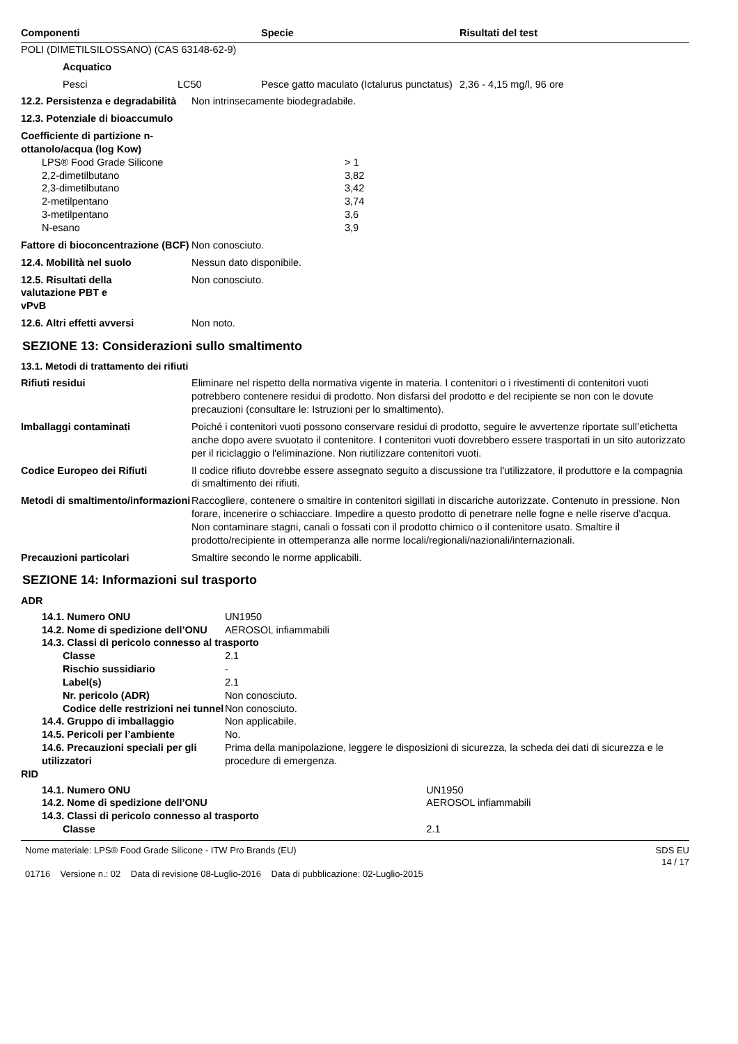| Componenti | Specie | Risultati del test |
| --- | --- | --- |
POLI (DIMETILSILOSSANO) (CAS 63148-62-9)
Acquatico
| | Pesci | LC50 | Pesce gatto maculato (Ictalurus punctatus) | 2,36 - 4,15 mg/l, 96 ore |
12.2. Persistenza e degradabilità
Non intrinsecamente biodegradabile.
12.3. Potenziale di bioaccumulo
Coefficiente di partizione n-ottanolo/acqua (log Kow)
| LPS® Food Grade Silicone | > 1 |
| 2,2-dimetilbutano | 3,82 |
| 2,3-dimetilbutano | 3,42 |
| 2-metilpentano | 3,74 |
| 3-metilpentano | 3,6 |
| N-esano | 3,9 |
Fattore di bioconcentrazione (BCF)
Non conosciuto.
12.4. Mobilità nel suolo Nessun dato disponibile.
12.5. Risultati della valutazione PBT e vPvB
Non conosciuto.
12.6. Altri effetti avversi Non noto.
SEZIONE 13: Considerazioni sullo smaltimento
13.1. Metodi di trattamento dei rifiuti
Rifiuti residui Eliminare nel rispetto della normativa vigente in materia. I contenitori o i rivestimenti di contenitori vuoti potrebbero contenere residui di prodotto. Non disfarsi del prodotto e del recipiente se non con le dovute precauzioni (consultare le: Istruzioni per lo smaltimento).
Imballaggi contaminati Poiché i contenitori vuoti possono conservare residui di prodotto, seguire le avvertenze riportate sull’etichetta anche dopo avere svuotato il contenitore. I contenitori vuoti dovrebbero essere trasportati in un sito autorizzato per il riciclaggio o l'eliminazione. Non riutilizzare contenitori vuoti.
Codice Europeo dei Rifiuti Il codice rifiuto dovrebbe essere assegnato seguito a discussione tra l'utilizzatore, il produttore e la compagnia di smaltimento dei rifiuti.
Metodi di smaltimento/informazioni
Raccogliere, contenere o smaltire in contenitori sigillati in discariche autorizzate. Contenuto in pressione. Non forare, incenerire o schiacciare. Impedire a questo prodotto di penetrare nelle fogne e nelle riserve d'acqua. Non contaminare stagni, canali o fossati con il prodotto chimico o il contenitore usato. Smaltire il prodotto/recipiente in ottemperanza alle norme locali/regionali/nazionali/internazionali.
Precauzioni particolari Smaltire secondo le norme applicabili.
SEZIONE 14: Informazioni sul trasporto
ADR
| | 14.1. Numero ONU | | UN1950 |
| | 14.2. Nome di spedizione dell’ONU | | AEROSOL infiammabili |
| | 14.3. Classi di pericolo connesso al trasporto | | |
| | | Classe | 2.1 |
| | | Rischio sussidiario | - |
| | | Label(s) | 2.1 |
| | | Nr. pericolo (ADR) | Non conosciuto. |
| | | Codice delle restrizioni nei tunnel | Non conosciuto. |
| | 14.4. Gruppo di imballaggio | | Non applicabile. |
| | 14.5. Pericoli per l’ambiente | | No. |
| | 14.6. Precauzioni speciali per gli utilizzatori | | Prima della manipolazione, leggere le disposizioni di sicurezza, la scheda dei dati di sicurezza e le procedure di emergenza. |
RID
| | 14.1. Numero ONU | | UN1950 |
| | 14.2. Nome di spedizione dell’ONU | | AEROSOL infiammabili |
| | 14.3. Classi di pericolo connesso al trasporto | | |
| | | Classe | 2.1 |
Nome materiale: LPS® Food Grade Silicone - ITW Pro Brands (EU)
01716 Versione n.: 02 Data di revisione 08-Luglio-2016 Data di pubblicazione: 02-Luglio-2015
SDS EU
14 / 17